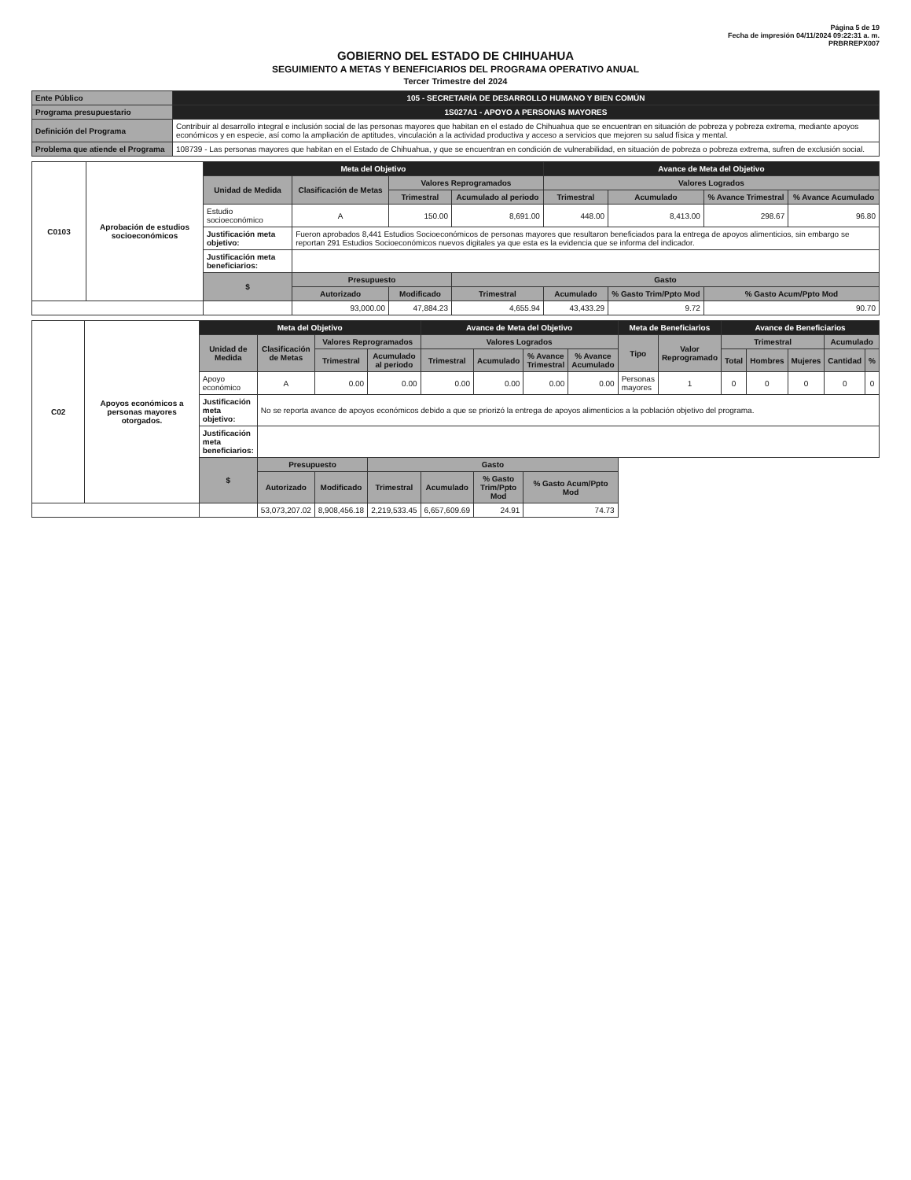Página 5 de 19
Fecha de impresión 04/11/2024 09:22:31 a. m.
PRBRREPX007
GOBIERNO DEL ESTADO DE CHIHUAHUA
SEGUIMIENTO A METAS Y BENEFICIARIOS DEL PROGRAMA OPERATIVO ANUAL
Tercer Trimestre del 2024
| Ente Público | 105 - SECRETARÍA DE DESARROLLO HUMANO Y BIEN COMÚN |
| Programa presupuestario | 1S027A1 - APOYO A PERSONAS MAYORES |
| Definición del Programa | Contribuir al desarrollo integral e inclusión social de las personas mayores que habitan en el estado de Chihuahua que se encuentran en situación de pobreza y pobreza extrema, mediante apoyos económicos y en especie, así como la ampliación de aptitudes, vinculación a la actividad productiva y acceso a servicios que mejoren su salud física y mental. |
| Problema que atiende el Programa | 108739 - Las personas mayores que habitan en el Estado de Chihuahua, y que se encuentran en condición de vulnerabilidad, en situación de pobreza o pobreza extrema, sufren de exclusión social. |
| C0103 | Aprobación de estudios socioeconómicos | Meta del Objetivo | | | | Avance de Meta del Objetivo | | | |
| | | Unidad de Medida | Clasificación de Metas | Valores Reprogramados | | Valores Logrados | | | |
| | | | | Trimestral | Acumulado al periodo | Trimestral | Acumulado | % Avance Trimestral | % Avance Acumulado |
| | | Estudio socioeconómico | A | 150.00 | 8,691.00 | 448.00 | 8,413.00 | 298.67 | 96.80 |
| | | Justificación meta objetivo: | Fueron aprobados 8,441 Estudios Socioeconómicos de personas mayores que resultaron beneficiados para la entrega de apoyos alimenticios, sin embargo se reportan 291 Estudios Socioeconómicos nuevos digitales ya que esta es la evidencia que se informa del indicador. | | | | | | |
| | | Justificación meta beneficiarios: | | | | | | | |
| | | $ | Presupuesto | | Gasto | | | | |
| | | | Autorizado | Modificado | Trimestral | Acumulado | % Gasto Trim/Ppto Mod | % Gasto Acum/Ppto Mod | |
| | | | 93,000.00 | 47,884.23 | 4,655.94 | 43,433.29 | 9.72 | 90.70 | |
| C02 | Apoyos económicos a personas mayores otorgados. | Meta del Objetivo | | | | Avance de Meta del Objetivo | | | | Meta de Beneficiarios | | Avance de Beneficiarios | | | | |
| | | Unidad de Medida | Clasificación de Metas | Valores Reprogramados | | Valores Logrados | | | | Tipo | Valor Reprogramado | Trimestral | | | Acumulado | |
| | | | | Trimestral | Acumulado al periodo | Trimestral | Acumulado | % Avance Trimestral | % Avance Acumulado | | | Total | Hombres | Mujeres | Cantidad | % |
| | | Apoyo económico | A | 0.00 | 0.00 | 0.00 | 0.00 | 0.00 | 0.00 | Personas mayores | 1 | 0 | 0 | 0 | 0 | 0 |
| | | Justificación meta objetivo: | No se reporta avance de apoyos económicos debido a que se priorizó la entrega de apoyos alimenticios a la población objetivo del programa. | | | | | | | | | | | | | |
| | | Justificación meta beneficiarios: | | | | | | | | | | | | | | |
| | | $ | Presupuesto | | Gasto | | | | | | | | | | | |
| | | | Autorizado | Modificado | Trimestral | Acumulado | % Gasto Trim/Ppto Mod | % Gasto Acum/Ppto Mod | | | | | | | | |
| | | | 53,073,207.02 | 8,908,456.18 | 2,219,533.45 | 6,657,609.69 | 24.91 | 74.73 | | | | | | | | |